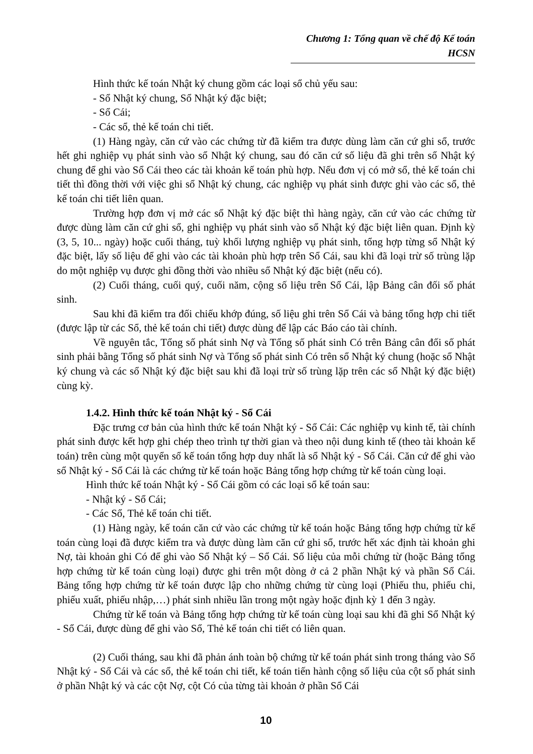Chương 1: Tổng quan về chế độ Kế toán HCSN
Hình thức kế toán Nhật ký chung gồm các loại sổ chủ yếu sau:
- Sổ Nhật ký chung, Sổ Nhật ký đặc biệt;
- Sổ Cái;
- Các sổ, thẻ kế toán chi tiết.
(1) Hàng ngày, căn cứ vào các chứng từ đã kiểm tra được dùng làm căn cứ ghi sổ, trước hết ghi nghiệp vụ phát sinh vào sổ Nhật ký chung, sau đó căn cứ số liệu đã ghi trên sổ Nhật ký chung để ghi vào Sổ Cái theo các tài khoản kế toán phù hợp. Nếu đơn vị có mở sổ, thẻ kế toán chi tiết thì đồng thời với việc ghi sổ Nhật ký chung, các nghiệp vụ phát sinh được ghi vào các sổ, thẻ kế toán chi tiết liên quan.
Trường hợp đơn vị mở các sổ Nhật ký đặc biệt thì hàng ngày, căn cứ vào các chứng từ được dùng làm căn cứ ghi sổ, ghi nghiệp vụ phát sinh vào sổ Nhật ký đặc biệt liên quan. Định kỳ (3, 5, 10... ngày) hoặc cuối tháng, tuỳ khối lượng nghiệp vụ phát sinh, tổng hợp từng sổ Nhật ký đặc biệt, lấy số liệu để ghi vào các tài khoản phù hợp trên Sổ Cái, sau khi đã loại trừ số trùng lặp do một nghiệp vụ được ghi đồng thời vào nhiều sổ Nhật ký đặc biệt (nếu có).
(2) Cuối tháng, cuối quý, cuối năm, cộng số liệu trên Sổ Cái, lập Bảng cân đối số phát sinh.
Sau khi đã kiểm tra đối chiếu khớp đúng, số liệu ghi trên Sổ Cái và bảng tổng hợp chi tiết (được lập từ các Sổ, thẻ kế toán chi tiết) được dùng để lập các Báo cáo tài chính.
Về nguyên tắc, Tổng số phát sinh Nợ và Tổng số phát sinh Có trên Bảng cân đối số phát sinh phải bằng Tổng số phát sinh Nợ và Tổng số phát sinh Có trên sổ Nhật ký chung (hoặc sổ Nhật ký chung và các sổ Nhật ký đặc biệt sau khi đã loại trừ số trùng lặp trên các sổ Nhật ký đặc biệt) cùng kỳ.
1.4.2. Hình thức kế toán Nhật ký - Sổ Cái
Đặc trưng cơ bản của hình thức kế toán Nhật ký - Sổ Cái: Các nghiệp vụ kinh tế, tài chính phát sinh được kết hợp ghi chép theo trình tự thời gian và theo nội dung kinh tế (theo tài khoản kế toán) trên cùng một quyển sổ kế toán tổng hợp duy nhất là sổ Nhật ký - Sổ Cái. Căn cứ để ghi vào sổ Nhật ký - Sổ Cái là các chứng từ kế toán hoặc Bảng tổng hợp chứng từ kế toán cùng loại.
Hình thức kế toán Nhật ký - Sổ Cái gồm có các loại sổ kế toán sau:
- Nhật ký - Sổ Cái;
- Các Sổ, Thẻ kế toán chi tiết.
(1) Hàng ngày, kế toán căn cứ vào các chứng từ kế toán hoặc Bảng tổng hợp chứng từ kế toán cùng loại đã được kiểm tra và được dùng làm căn cứ ghi sổ, trước hết xác định tài khoản ghi Nợ, tài khoản ghi Có để ghi vào Sổ Nhật ký – Sổ Cái. Số liệu của mỗi chứng từ (hoặc Bảng tổng hợp chứng từ kế toán cùng loại) được ghi trên một dòng ở cả 2 phần Nhật ký và phần Sổ Cái. Bảng tổng hợp chứng từ kế toán được lập cho những chứng từ cùng loại (Phiếu thu, phiếu chi, phiếu xuất, phiếu nhập,…) phát sinh nhiều lần trong một ngày hoặc định kỳ 1 đến 3 ngày.
Chứng từ kế toán và Bảng tổng hợp chứng từ kế toán cùng loại sau khi đã ghi Sổ Nhật ký - Sổ Cái, được dùng để ghi vào Sổ, Thẻ kế toán chi tiết có liên quan.
(2) Cuối tháng, sau khi đã phản ánh toàn bộ chứng từ kế toán phát sinh trong tháng vào Sổ Nhật ký - Sổ Cái và các sổ, thẻ kế toán chi tiết, kế toán tiến hành cộng số liệu của cột số phát sinh ở phần Nhật ký và các cột Nợ, cột Có của từng tài khoản ở phần Sổ Cái
10